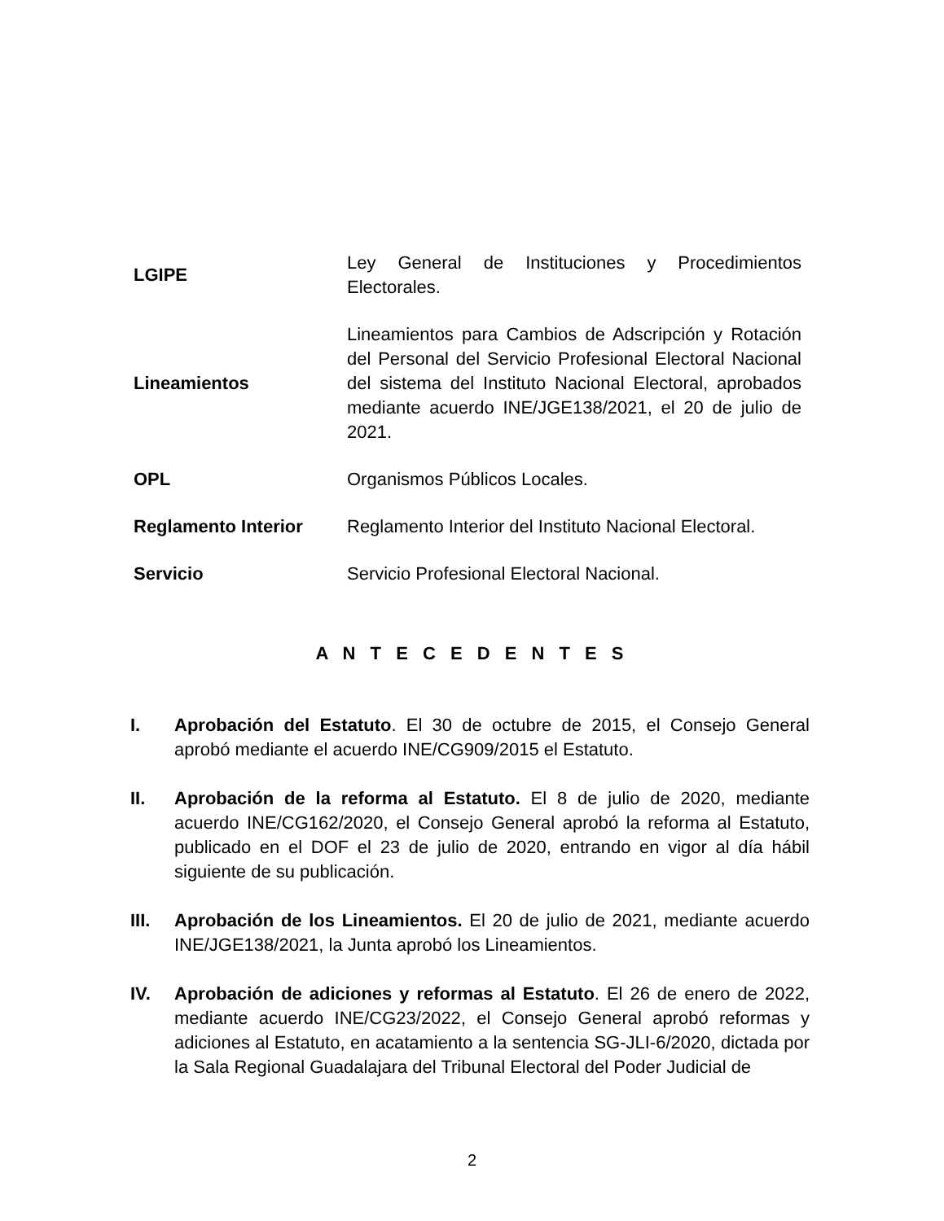| LGIPE | Ley General de Instituciones y Procedimientos Electorales. |
| Lineamientos | Lineamientos para Cambios de Adscripción y Rotación del Personal del Servicio Profesional Electoral Nacional del sistema del Instituto Nacional Electoral, aprobados mediante acuerdo INE/JGE138/2021, el 20 de julio de 2021. |
| OPL | Organismos Públicos Locales. |
| Reglamento Interior | Reglamento Interior del Instituto Nacional Electoral. |
| Servicio | Servicio Profesional Electoral Nacional. |
A N T E C E D E N T E S
I. Aprobación del Estatuto. El 30 de octubre de 2015, el Consejo General aprobó mediante el acuerdo INE/CG909/2015 el Estatuto.
II. Aprobación de la reforma al Estatuto. El 8 de julio de 2020, mediante acuerdo INE/CG162/2020, el Consejo General aprobó la reforma al Estatuto, publicado en el DOF el 23 de julio de 2020, entrando en vigor al día hábil siguiente de su publicación.
III. Aprobación de los Lineamientos. El 20 de julio de 2021, mediante acuerdo INE/JGE138/2021, la Junta aprobó los Lineamientos.
IV. Aprobación de adiciones y reformas al Estatuto. El 26 de enero de 2022, mediante acuerdo INE/CG23/2022, el Consejo General aprobó reformas y adiciones al Estatuto, en acatamiento a la sentencia SG-JLI-6/2020, dictada por la Sala Regional Guadalajara del Tribunal Electoral del Poder Judicial de
2